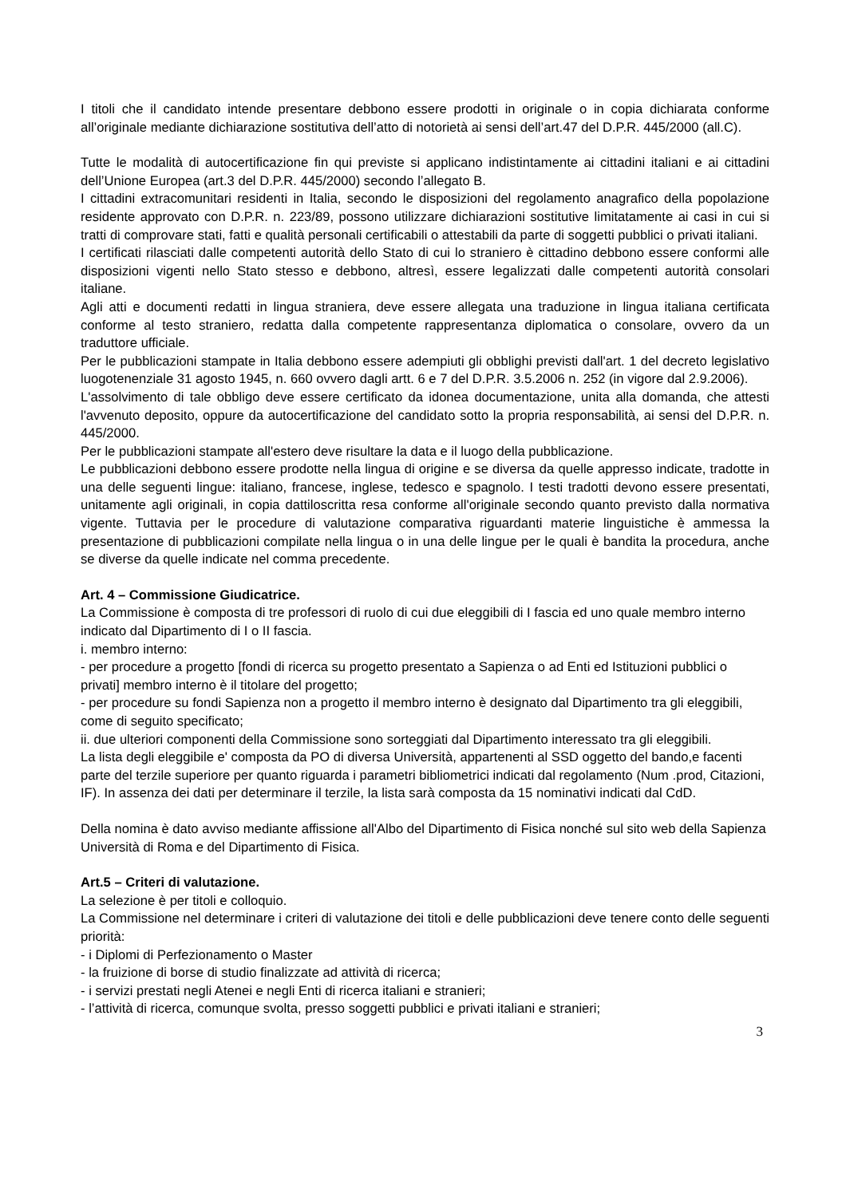I titoli che il candidato intende presentare debbono essere prodotti in originale o in copia dichiarata conforme all’originale mediante dichiarazione sostitutiva dell’atto di notorietà ai sensi dell’art.47 del D.P.R. 445/2000 (all.C).
Tutte le modalità di autocertificazione fin qui previste si applicano indistintamente ai cittadini italiani e ai cittadini dell’Unione Europea (art.3 del D.P.R. 445/2000) secondo l’allegato B.
I cittadini extracomunitari residenti in Italia, secondo le disposizioni del regolamento anagrafico della popolazione residente approvato con D.P.R. n. 223/89, possono utilizzare dichiarazioni sostitutive limitatamente ai casi in cui si tratti di comprovare stati, fatti e qualità personali certificabili o attestabili da parte di soggetti pubblici o privati italiani.
I certificati rilasciati dalle competenti autorità dello Stato di cui lo straniero è cittadino debbono essere conformi alle disposizioni vigenti nello Stato stesso e debbono, altresì, essere legalizzati dalle competenti autorità consolari italiane.
Agli atti e documenti redatti in lingua straniera, deve essere allegata una traduzione in lingua italiana certificata conforme al testo straniero, redatta dalla competente rappresentanza diplomatica o consolare, ovvero da un traduttore ufficiale.
Per le pubblicazioni stampate in Italia debbono essere adempiuti gli obblighi previsti dall'art. 1 del decreto legislativo luogotenenziale 31 agosto 1945, n. 660 ovvero dagli artt. 6 e 7 del D.P.R. 3.5.2006 n. 252 (in vigore dal 2.9.2006).
L'assolvimento di tale obbligo deve essere certificato da idonea documentazione, unita alla domanda, che attesti l'avvenuto deposito, oppure da autocertificazione del candidato sotto la propria responsabilità, ai sensi del D.P.R. n. 445/2000.
Per le pubblicazioni stampate all'estero deve risultare la data e il luogo della pubblicazione.
Le pubblicazioni debbono essere prodotte nella lingua di origine e se diversa da quelle appresso indicate, tradotte in una delle seguenti lingue: italiano, francese, inglese, tedesco e spagnolo. I testi tradotti devono essere presentati, unitamente agli originali, in copia dattiloscritta resa conforme all'originale secondo quanto previsto dalla normativa vigente. Tuttavia per le procedure di valutazione comparativa riguardanti materie linguistiche è ammessa la presentazione di pubblicazioni compilate nella lingua o in una delle lingue per le quali è bandita la procedura, anche se diverse da quelle indicate nel comma precedente.
Art. 4 – Commissione Giudicatrice.
La Commissione è composta di tre professori di ruolo di cui due eleggibili di I fascia ed uno quale membro interno indicato dal Dipartimento di I o II fascia.
i. membro interno:
- per procedure a progetto [fondi di ricerca su progetto presentato a Sapienza o ad Enti ed Istituzioni pubblici o privati] membro interno è il titolare del progetto;
- per procedure su fondi Sapienza non a progetto il membro interno è designato dal Dipartimento tra gli eleggibili, come di seguito specificato;
ii. due ulteriori componenti della Commissione sono sorteggiati dal Dipartimento interessato tra gli eleggibili.
La lista degli eleggibile e' composta da PO di diversa Università, appartenenti al SSD oggetto del bando,e facenti parte del terzile superiore per quanto riguarda i parametri bibliometrici indicati dal regolamento (Num .prod, Citazioni, IF). In assenza dei dati per determinare il terzile, la lista sarà composta da 15 nominativi indicati dal CdD.
Della nomina è dato avviso mediante affissione all'Albo del Dipartimento di Fisica nonché sul sito web della Sapienza Università di Roma e del Dipartimento di Fisica.
Art.5 – Criteri di valutazione.
La selezione è per titoli e colloquio.
La Commissione nel determinare i criteri di valutazione dei titoli e delle pubblicazioni deve tenere conto delle seguenti priorità:
- i Diplomi di Perfezionamento o Master
- la fruizione di borse di studio finalizzate ad attività di ricerca;
- i servizi prestati negli Atenei e negli Enti di ricerca italiani e stranieri;
- l’attività di ricerca, comunque svolta, presso soggetti pubblici e privati italiani e stranieri;
3